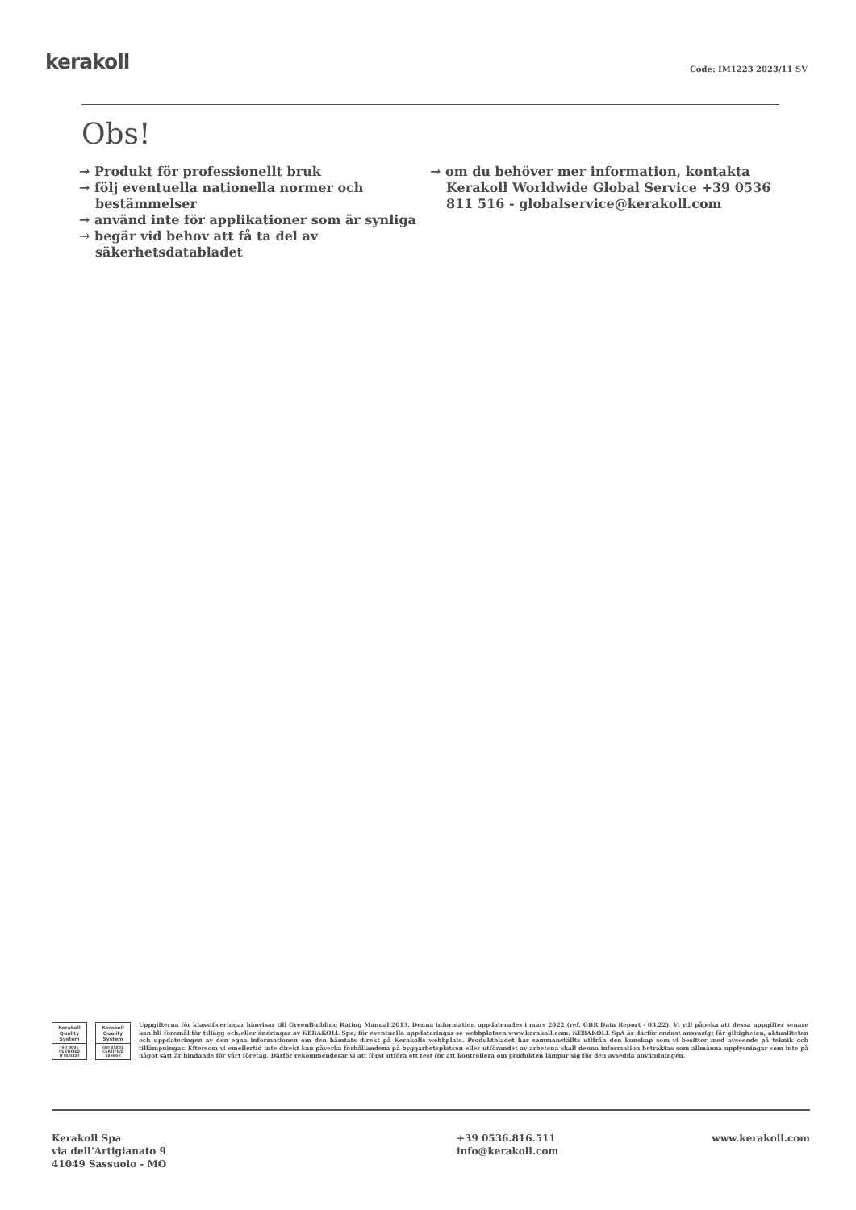kerakoll Code: IM1223 2023/11 SV
Obs!
→ Produkt för professionellt bruk
→ följ eventuella nationella normer och bestämmelser
→ använd inte för applikationer som är synliga
→ begär vid behov att få ta del av säkerhetsdatabladet
→ om du behöver mer information, kontakta Kerakoll Worldwide Global Service +39 0536 811 516 - globalservice@kerakoll.com
Kerakoll Quality System
ISO 9001 CERTIFIED IT10/0327
Kerakoll Quality System
ISO 45001 CERTIFIED 18586-I
Uppgifterna för klassificeringar hänvisar till GreenBuilding Rating Manual 2013. Denna information uppdaterades i mars 2022 (ref. GBR Data Report - 03.22). Vi vill påpeka att dessa uppgifter senare kan bli föremål för tillägg och/eller ändringar av KERAKOLL Spa; för eventuella uppdateringar se webbplatsen www.kerakoll.com. KERAKOLL SpA är därför endast ansvarigt för giltigheten, aktualiteten och uppdateringen av den egna informationen om den hämtats direkt på Kerakolls webbplats. Produktbladet har sammanställts utifrån den kunskap som vi besitter med avseende på teknik och tillämpningar. Eftersom vi emellertid inte direkt kan påverka förhållandena på byggarbetsplatsen eller utförandet av arbetena skall denna information betraktas som allmänna upplysningar som inte på något sätt är bindande för vårt företag. Därför rekommenderar vi att först utföra ett test för att kontrollera om produkten lämpar sig för den avsedda användningen.
Kerakoll Spa
via dell’Artigianato 9
41049 Sassuolo - MO
+39 0536.816.511
info@kerakoll.com
www.kerakoll.com